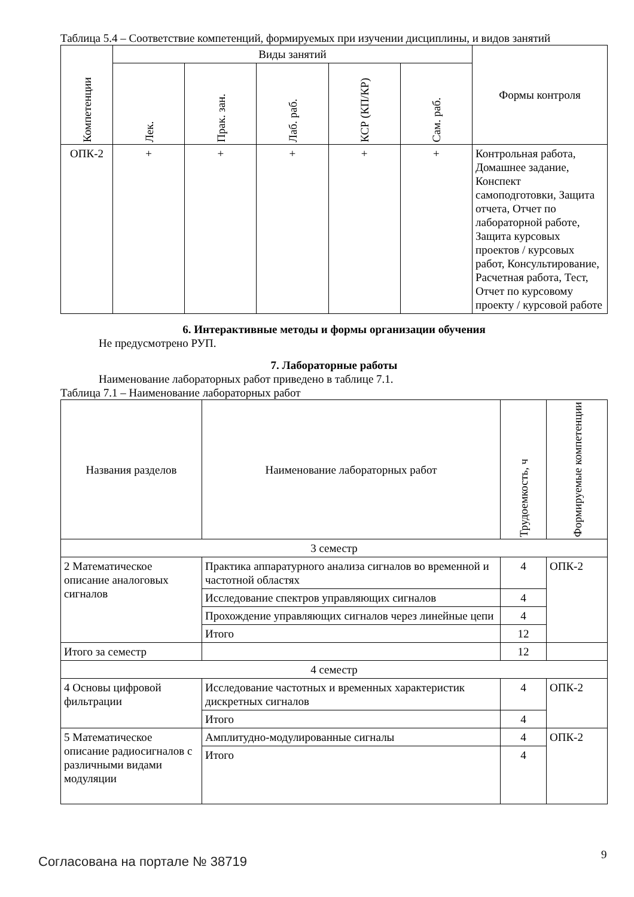Таблица 5.4 – Соответствие компетенций, формируемых при изучении дисциплины, и видов занятий
| Компетенции | Виды занятий | | | | | Формы контроля |
| --- | --- | --- | --- | --- | --- | --- |
| | Лек. | Прак. зан. | Лаб. раб. | КСР (КП/КР) | Сам. раб. | |
| ОПК-2 | + | + | + | + | + | Контрольная работа, Домашнее задание, Конспект самоподготовки, Защита отчета, Отчет по лабораторной работе, Защита курсовых проектов / курсовых работ, Консультирование, Расчетная работа, Тест, Отчет по курсовому проекту / курсовой работе |
6. Интерактивные методы и формы организации обучения
Не предусмотрено РУП.
7. Лабораторные работы
Наименование лабораторных работ приведено в таблице 7.1.
Таблица 7.1 – Наименование лабораторных работ
| Названия разделов | Наименование лабораторных работ | Трудоемкость, ч | Формируемые компетенции |
| --- | --- | --- | --- |
| 3 семестр | | | |
| 2 Математическое описание аналоговых сигналов | Практика аппаратурного анализа сигналов во временной и частотной областях | 4 | ОПК-2 |
| | Исследование спектров управляющих сигналов | 4 | |
| | Прохождение управляющих сигналов через линейные цепи | 4 | |
| | Итого | 12 | |
| Итого за семестр | | 12 | |
| 4 семестр | | | |
| 4 Основы цифровой фильтрации | Исследование частотных и временных характеристик дискретных сигналов | 4 | ОПК-2 |
| | Итого | 4 | |
| 5 Математическое описание радиосигналов с различными видами модуляции | Амплитудно-модулированные сигналы | 4 | ОПК-2 |
| | Итого | 4 | |
Согласована на портале № 38719 9